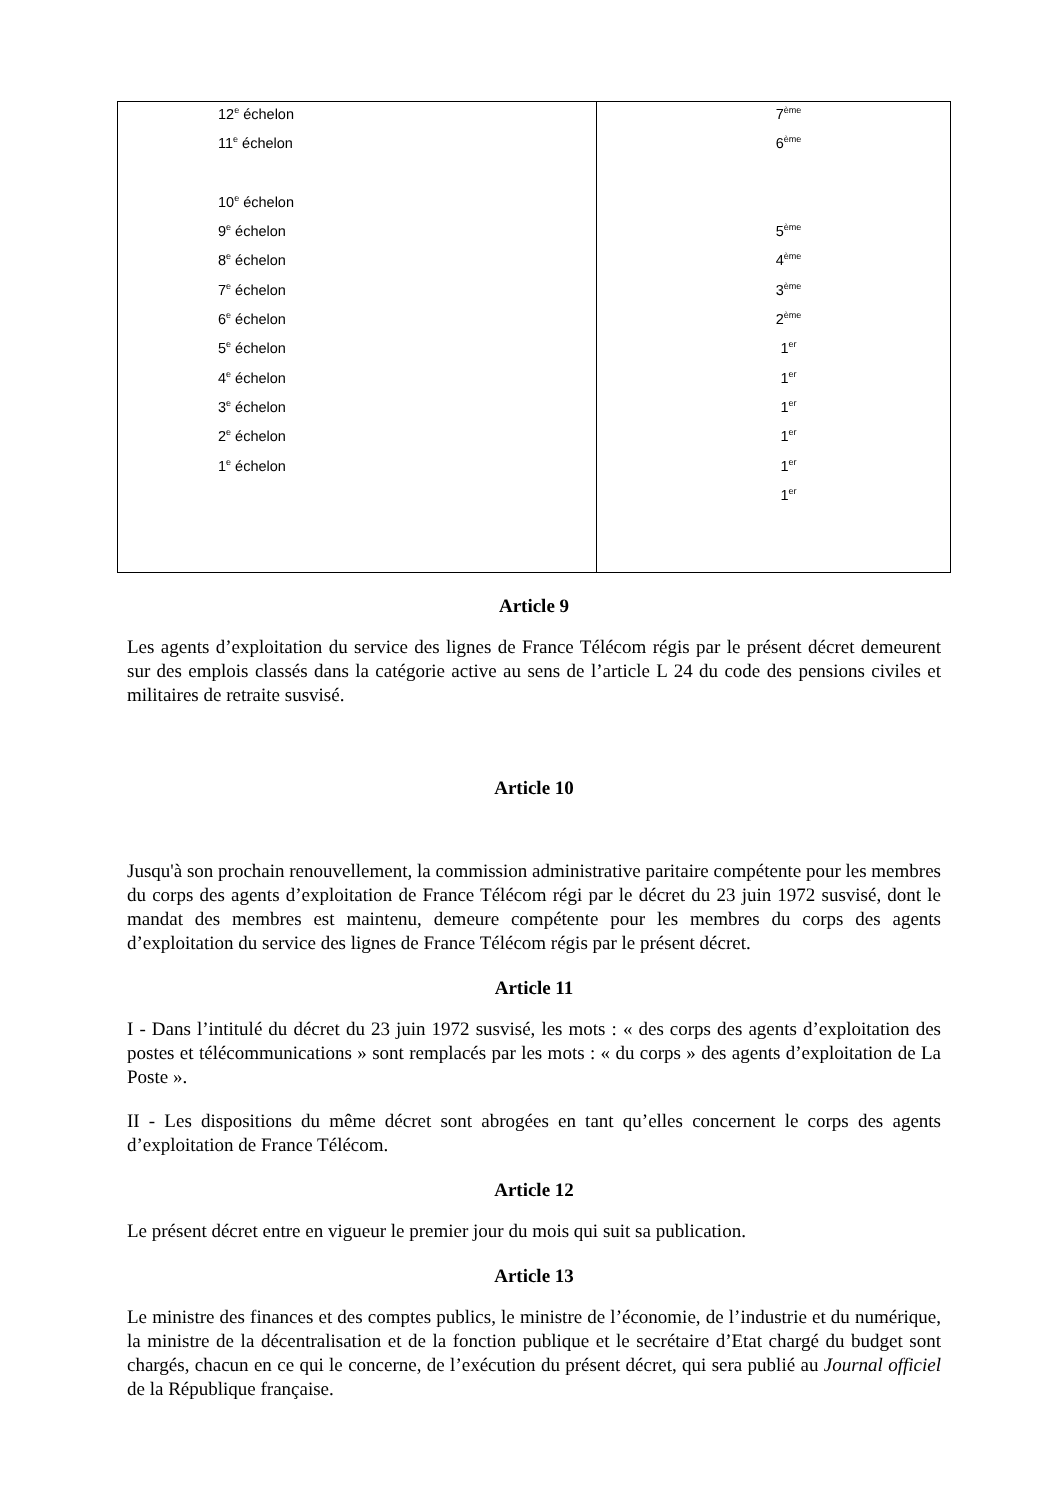| 12<sup>e</sup> échelon 11<sup>e</sup> échelon 10<sup>e</sup> échelon 9<sup>e</sup> échelon 8<sup>e</sup> échelon 7<sup>e</sup> échelon 6<sup>e</sup> échelon 5<sup>e</sup> échelon 4<sup>e</sup> échelon 3<sup>e</sup> échelon 2<sup>e</sup> échelon 1<sup>e</sup> échelon | 7<sup>ème</sup> 6<sup>ème</sup> 5<sup>ème</sup> 4<sup>ème</sup> 3<sup>ème</sup> 2<sup>ème</sup> 1<sup>er</sup> 1<sup>er</sup> 1<sup>er</sup> 1<sup>er</sup> 1<sup>er</sup> 1<sup>er</sup> |
Article 9
Les agents d’exploitation du service des lignes de France Télécom régis par le présent décret demeurent sur des emplois classés dans la catégorie active au sens de l’article L 24 du code des pensions civiles et militaires de retraite susvisé.
Article 10
Jusqu'à son prochain renouvellement, la commission administrative paritaire compétente pour les membres du corps des agents d’exploitation de France Télécom régi par le décret du 23 juin 1972 susvisé, dont le mandat des membres est maintenu, demeure compétente pour les membres du corps des agents d’exploitation du service des lignes de France Télécom régis par le présent décret.
Article 11
I - Dans l’intitulé du décret du 23 juin 1972 susvisé, les mots : « des corps des agents d’exploitation des postes et télécommunications » sont remplacés par les mots : « du corps » des agents d’exploitation de La Poste ».
II - Les dispositions du même décret sont abrogées en tant qu’elles concernent le corps des agents d’exploitation de France Télécom.
Article 12
Le présent décret entre en vigueur le premier jour du mois qui suit sa publication.
Article 13
Le ministre des finances et des comptes publics, le ministre de l’économie, de l’industrie et du numérique, la ministre de la décentralisation et de la fonction publique et le secrétaire d’Etat chargé du budget sont chargés, chacun en ce qui le concerne, de l’exécution du présent décret, qui sera publié au Journal officiel de la République française.